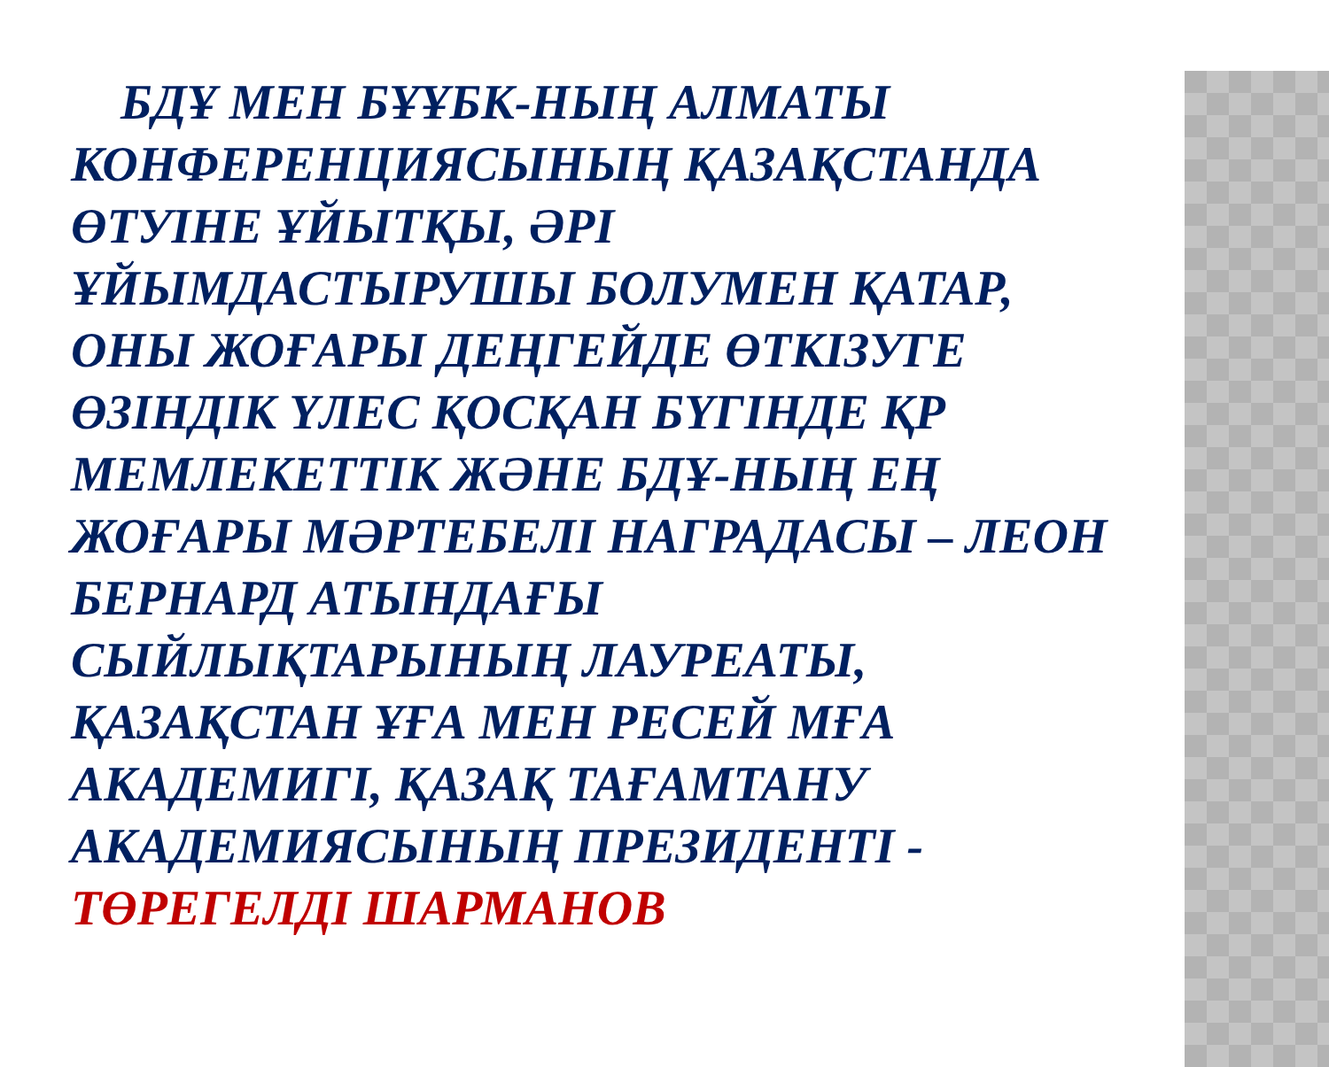БДҰ МЕН БҰҰБК-НЫҢ АЛМАТЫ КОНФЕРЕНЦИЯСЫНЫҢ ҚАЗАҚСТАНДА ӨТУІНЕ ҰЙЫТҚЫ, ӘРІ ҰЙЫМДАСТЫРУШЫ БОЛУМЕН ҚАТАР, ОНЫ ЖОҒАРЫ ДЕҢГЕЙДЕ ӨТКІЗУГЕ ӨЗІНДІК ҮЛЕС ҚОСҚАН БҮГІНДЕ ҚР МЕМЛЕКЕТТІК ЖӘНЕ БДҰ-НЫҢ ЕҢ ЖОҒАРЫ МӘРТЕБЕЛІ НАГРАДАСЫ – ЛЕОН БЕРНАРД АТЫНДАҒЫ СЫЙЛЫҚТАРЫНЫҢ ЛАУРЕАТЫ, ҚАЗАҚСТАН ҰҒА МЕН РЕСЕЙ МҒА АКАДЕМИГІ, ҚАЗАҚ ТАҒАМТАНУ АКАДЕМИЯСЫНЫҢ ПРЕЗИДЕНТІ - ТӨРЕГЕЛДІ ШАРМАНОВ